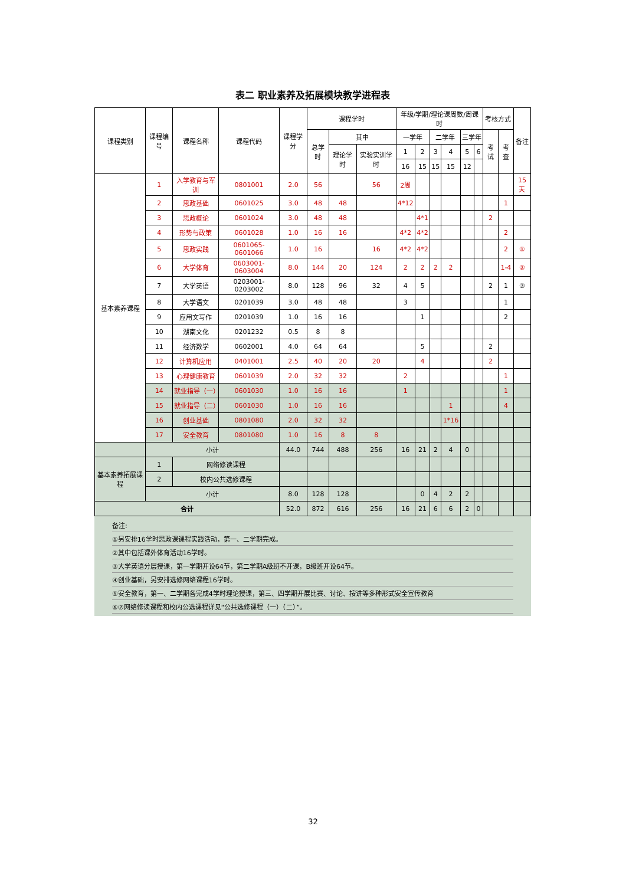表二 职业素养及拓展模块教学进程表
| 课程类别 | 课程编号 | 课程名称 | 课程代码 | 课程学分 | 课程学时 | | | 年级/学期/理论课周数/周课时 | | | | | | 考核方式 | | 备注 |
| --- | --- | --- | --- | --- | --- | --- | --- | --- | --- | --- | --- | --- | --- | --- | --- | --- |
| | | | | | 总学时 | 其中 | | 一学年 | | 二学年 | | 三学年 | | 考试 | 考查 | |
| | | | | | | 理论学时 | 实验实训学时 | 1 | 2 | 3 | 4 | 5 | 6 | | | |
| | | | | | | | | 16 | 15 | 15 | 15 | 12 | | | | |
| 基本素养课程 | 1 | 入学教育与军训 | 0801001 | 2.0 | 56 | | 56 | 2周 | | | | | | | | 15天 |
| | 2 | 思政基础 | 0601025 | 3.0 | 48 | 48 | | 4*12 | | | | | | | 1 | |
| | 3 | 思政概论 | 0601024 | 3.0 | 48 | 48 | | | 4*1 | | | | | 2 | | |
| | 4 | 形势与政策 | 0601028 | 1.0 | 16 | 16 | | 4*2 | 4*2 | | | | | | 2 | |
| | 5 | 思政实践 | 0601065-0601066 | 1.0 | 16 | | 16 | 4*2 | 4*2 | | | | | | 2 | ① |
| | 6 | 大学体育 | 0603001-0603004 | 8.0 | 144 | 20 | 124 | 2 | 2 | 2 | 2 | | | | 1-4 | ② |
| | 7 | 大学英语 | 0203001-0203002 | 8.0 | 128 | 96 | 32 | 4 | 5 | | | | | 2 | 1 | ③ |
| | 8 | 大学语文 | 0201039 | 3.0 | 48 | 48 | | 3 | | | | | | | 1 | |
| | 9 | 应用文写作 | 0201039 | 1.0 | 16 | 16 | | | 1 | | | | | | 2 | |
| | 10 | 湖南文化 | 0201232 | 0.5 | 8 | 8 | | | | | | | | | | |
| | 11 | 经济数学 | 0602001 | 4.0 | 64 | 64 | | | 5 | | | | | 2 | | |
| | 12 | 计算机应用 | 0401001 | 2.5 | 40 | 20 | 20 | | 4 | | | | | 2 | | |
| | 13 | 心理健康教育 | 0601039 | 2.0 | 32 | 32 | | 2 | | | | | | | 1 | |
| | 14 | 就业指导（一） | 0601030 | 1.0 | 16 | 16 | | 1 | | | | | | | 1 | |
| | 15 | 就业指导（二） | 0601030 | 1.0 | 16 | 16 | | | | | 1 | | | | 4 | |
| | 16 | 创业基础 | 0801080 | 2.0 | 32 | 32 | | | | | 1*16 | | | | | |
| | 17 | 安全教育 | 0801080 | 1.0 | 16 | 8 | 8 | | | | | | | | | |
| | 小计 | | | 44.0 | 744 | 488 | 256 | 16 | 21 | 2 | 4 | 0 | | | | |
| 基本素养拓展课程 | 1 | 网络修读课程 | | | | | | | | | | | | | | |
| | 2 | 校内公共选修课程 | | | | | | | | | | | | | | |
| | 小计 | | | 8.0 | 128 | 128 | | | 0 | 4 | 2 | 2 | | | | |
| 合计 | | | | 52.0 | 872 | 616 | 256 | 16 | 21 | 6 | 6 | 2 | 0 | | | |
备注:
①另安排16学时思政课课程实践活动，第一、二学期完成。
②其中包括课外体育活动16学时。
③大学英语分层授课，第一学期开设64节，第二学期A级班不开课，B级班开设64节。
④创业基础，另安排选修网络课程16学时。
⑤安全教育，第一、二学期各完成4学时理论授课，第三、四学期开展比赛、讨论、按讲等多种形式安全宣传教育
⑥⑦网络修读课程和校内公选课程详见“公共选修课程（一）（二）”。
32